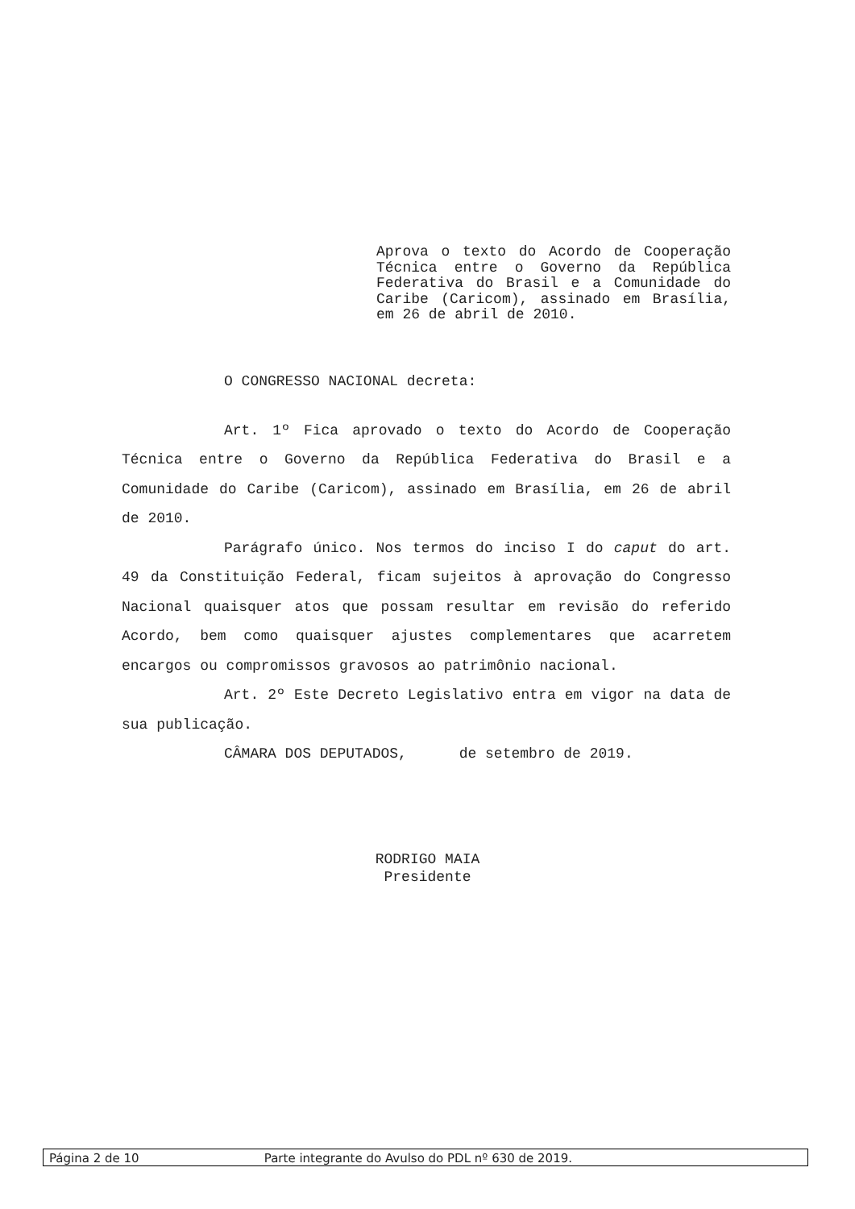Aprova o texto do Acordo de Cooperação Técnica entre o Governo da República Federativa do Brasil e a Comunidade do Caribe (Caricom), assinado em Brasília, em 26 de abril de 2010.
O CONGRESSO NACIONAL decreta:
Art. 1º Fica aprovado o texto do Acordo de Cooperação Técnica entre o Governo da República Federativa do Brasil e a Comunidade do Caribe (Caricom), assinado em Brasília, em 26 de abril de 2010.
Parágrafo único. Nos termos do inciso I do caput do art. 49 da Constituição Federal, ficam sujeitos à aprovação do Congresso Nacional quaisquer atos que possam resultar em revisão do referido Acordo, bem como quaisquer ajustes complementares que acarretem encargos ou compromissos gravosos ao patrimônio nacional.
Art. 2º Este Decreto Legislativo entra em vigor na data de sua publicação.
CÂMARA DOS DEPUTADOS, de setembro de 2019.
RODRIGO MAIA
Presidente
Página 2 de 10 Parte integrante do Avulso do PDL nº 630 de 2019.